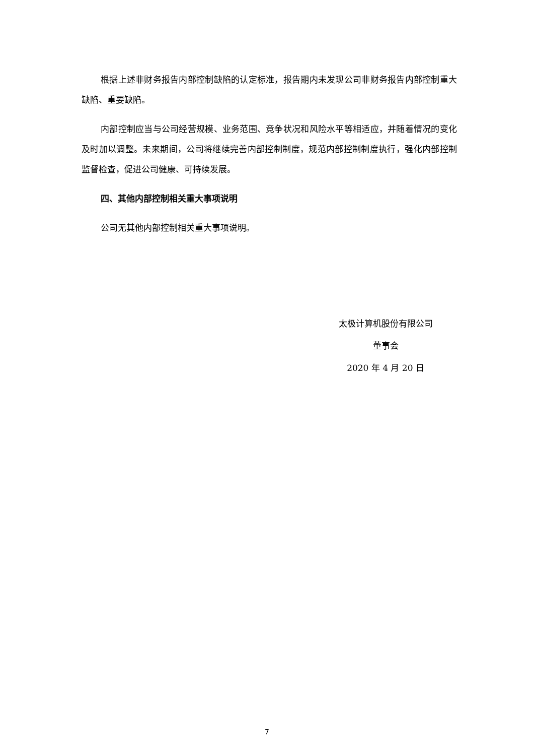根据上述非财务报告内部控制缺陷的认定标准，报告期内未发现公司非财务报告内部控制重大缺陷、重要缺陷。
内部控制应当与公司经营规模、业务范围、竞争状况和风险水平等相适应，并随着情况的变化及时加以调整。未来期间，公司将继续完善内部控制制度，规范内部控制制度执行，强化内部控制监督检查，促进公司健康、可持续发展。
四、其他内部控制相关重大事项说明
公司无其他内部控制相关重大事项说明。
太极计算机股份有限公司
董事会
2020 年 4 月 20 日
7